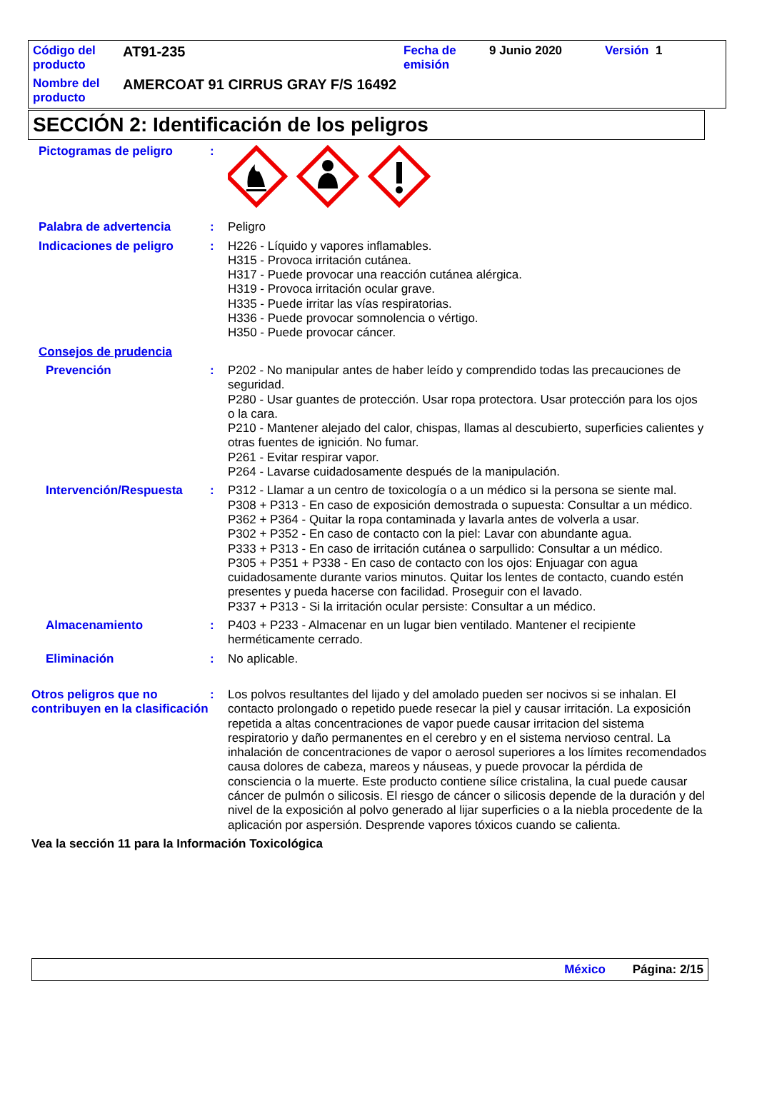Código del producto
AT91-235
Fecha de emisión
9 Junio 2020 Versión 1
Nombre del producto
AMERCOAT 91 CIRRUS GRAY F/S 16492
SECCIÓN 2: Identificación de los peligros
Pictogramas de peligro :
Palabra de advertencia : Peligro
Indicaciones de peligro : H226 - Líquido y vapores inflamables.
H315 - Provoca irritación cutánea.
H317 - Puede provocar una reacción cutánea alérgica.
H319 - Provoca irritación ocular grave.
H335 - Puede irritar las vías respiratorias.
H336 - Puede provocar somnolencia o vértigo.
H350 - Puede provocar cáncer.
Consejos de prudencia
Prevención : P202 - No manipular antes de haber leído y comprendido todas las precauciones de seguridad.
P280 - Usar guantes de protección. Usar ropa protectora. Usar protección para los ojos o la cara.
P210 - Mantener alejado del calor, chispas, llamas al descubierto, superficies calientes y otras fuentes de ignición. No fumar.
P261 - Evitar respirar vapor.
P264 - Lavarse cuidadosamente después de la manipulación.
Intervención/Respuesta : P312 - Llamar a un centro de toxicología o a un médico si la persona se siente mal.
P308 + P313 - En caso de exposición demostrada o supuesta: Consultar a un médico.
P362 + P364 - Quitar la ropa contaminada y lavarla antes de volverla a usar.
P302 + P352 - En caso de contacto con la piel: Lavar con abundante agua.
P333 + P313 - En caso de irritación cutánea o sarpullido: Consultar a un médico.
P305 + P351 + P338 - En caso de contacto con los ojos: Enjuagar con agua cuidadosamente durante varios minutos. Quitar los lentes de contacto, cuando estén presentes y pueda hacerse con facilidad. Proseguir con el lavado.
P337 + P313 - Si la irritación ocular persiste: Consultar a un médico.
Almacenamiento : P403 + P233 - Almacenar en un lugar bien ventilado. Mantener el recipiente herméticamente cerrado.
Eliminación : No aplicable.
Otros peligros que no contribuyen en la clasificación
: Los polvos resultantes del lijado y del amolado pueden ser nocivos si se inhalan. El contacto prolongado o repetido puede resecar la piel y causar irritación. La exposición repetida a altas concentraciones de vapor puede causar irritacion del sistema respiratorio y daño permanentes en el cerebro y en el sistema nervioso central. La inhalación de concentraciones de vapor o aerosol superiores a los límites recomendados causa dolores de cabeza, mareos y náuseas, y puede provocar la pérdida de consciencia o la muerte. Este producto contiene sílice cristalina, la cual puede causar cáncer de pulmón o silicosis. El riesgo de cáncer o silicosis depende de la duración y del nivel de la exposición al polvo generado al lijar superficies o a la niebla procedente de la aplicación por aspersión. Desprende vapores tóxicos cuando se calienta.
Vea la sección 11 para la Información Toxicológica
México Página: 2/15